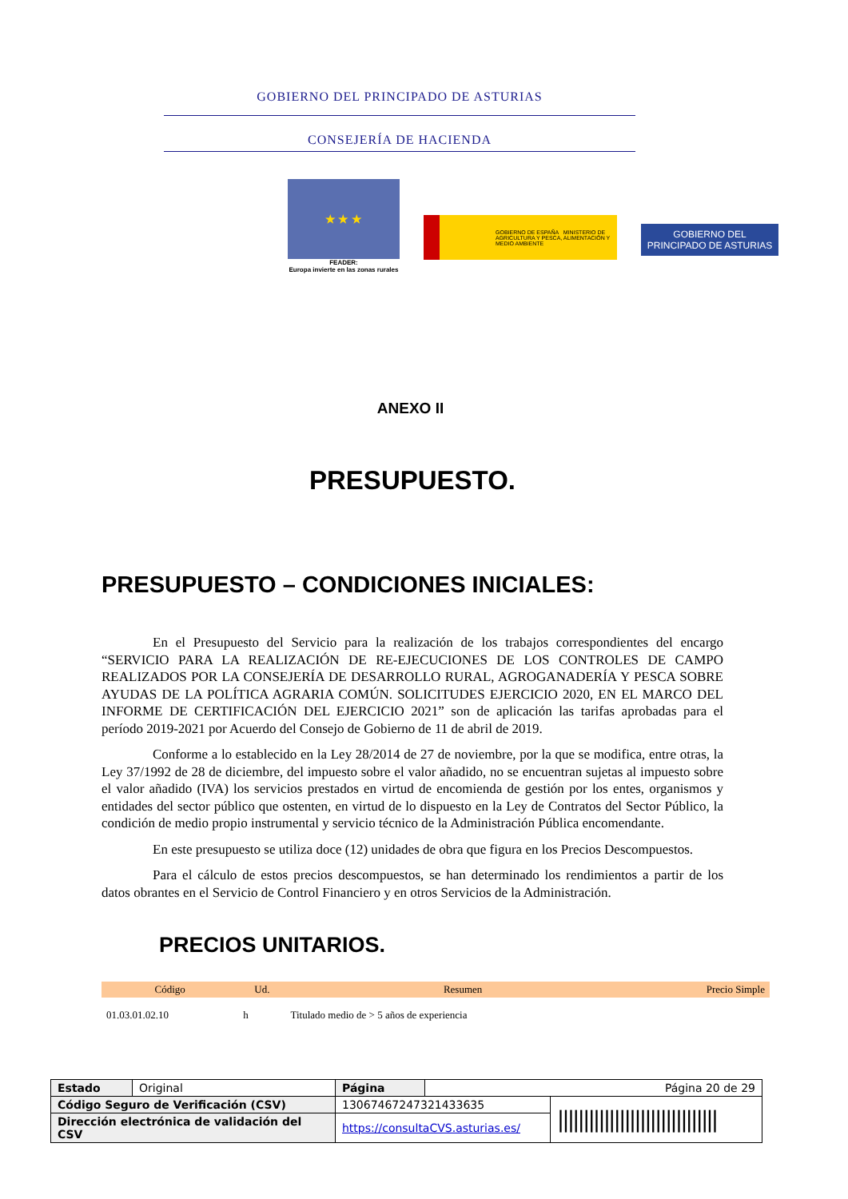GOBIERNO DEL PRINCIPADO DE ASTURIAS
CONSEJERÍA DE HACIENDA
★ ★ ★
FEADER:
Europa invierte en las zonas rurales
GOBIERNO DE ESPAÑA MINISTERIO DE AGRICULTURA Y PESCA, ALIMENTACIÓN Y MEDIO AMBIENTE
GOBIERNO DEL
PRINCIPADO DE ASTURIAS
ANEXO II
PRESUPUESTO.
PRESUPUESTO – CONDICIONES INICIALES:
En el Presupuesto del Servicio para la realización de los trabajos correspondientes del encargo “SERVICIO PARA LA REALIZACIÓN DE RE-EJECUCIONES DE LOS CONTROLES DE CAMPO REALIZADOS POR LA CONSEJERÍA DE DESARROLLO RURAL, AGROGANADERÍA Y PESCA SOBRE AYUDAS DE LA POLÍTICA AGRARIA COMÚN. SOLICITUDES EJERCICIO 2020, EN EL MARCO DEL INFORME DE CERTIFICACIÓN DEL EJERCICIO 2021” son de aplicación las tarifas aprobadas para el período 2019-2021 por Acuerdo del Consejo de Gobierno de 11 de abril de 2019.
Conforme a lo establecido en la Ley 28/2014 de 27 de noviembre, por la que se modifica, entre otras, la Ley 37/1992 de 28 de diciembre, del impuesto sobre el valor añadido, no se encuentran sujetas al impuesto sobre el valor añadido (IVA) los servicios prestados en virtud de encomienda de gestión por los entes, organismos y entidades del sector público que ostenten, en virtud de lo dispuesto en la Ley de Contratos del Sector Público, la condición de medio propio instrumental y servicio técnico de la Administración Pública encomendante.
En este presupuesto se utiliza doce (12) unidades de obra que figura en los Precios Descompuestos.
Para el cálculo de estos precios descompuestos, se han determinado los rendimientos a partir de los datos obrantes en el Servicio de Control Financiero y en otros Servicios de la Administración.
PRECIOS UNITARIOS.
| Código | Ud. | Resumen | Precio Simple |
| --- | --- | --- | --- |
| 01.03.01.02.10 | h | Titulado medio de > 5 años de experiencia | |
| Estado | Original | Página | Página 20 de 29 | |
| Código Seguro de Verificación (CSV) | | 13067467247321433635 | | /////////////////////////////// |
| Dirección electrónica de validación del CSV | | https://consultaCVS.asturias.es/ | | |